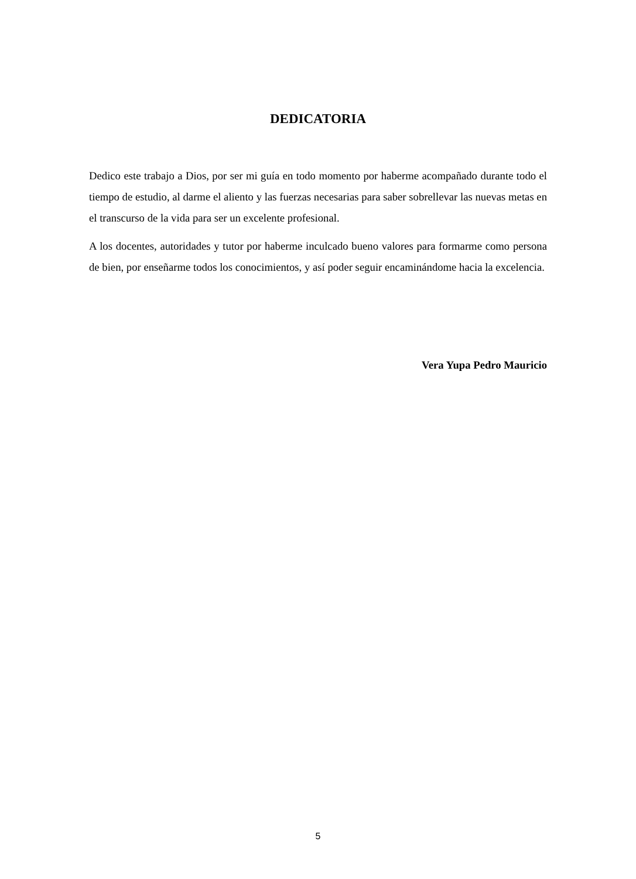DEDICATORIA
Dedico este trabajo a Dios, por ser mi guía en todo momento por haberme acompañado durante todo el tiempo de estudio, al darme el aliento y las fuerzas necesarias para saber sobrellevar las nuevas metas en el transcurso de la vida para ser un excelente profesional.
A los docentes, autoridades y tutor por haberme inculcado bueno valores para formarme como persona de bien, por enseñarme todos los conocimientos, y así poder seguir encaminándome hacia la excelencia.
Vera Yupa Pedro Mauricio
5